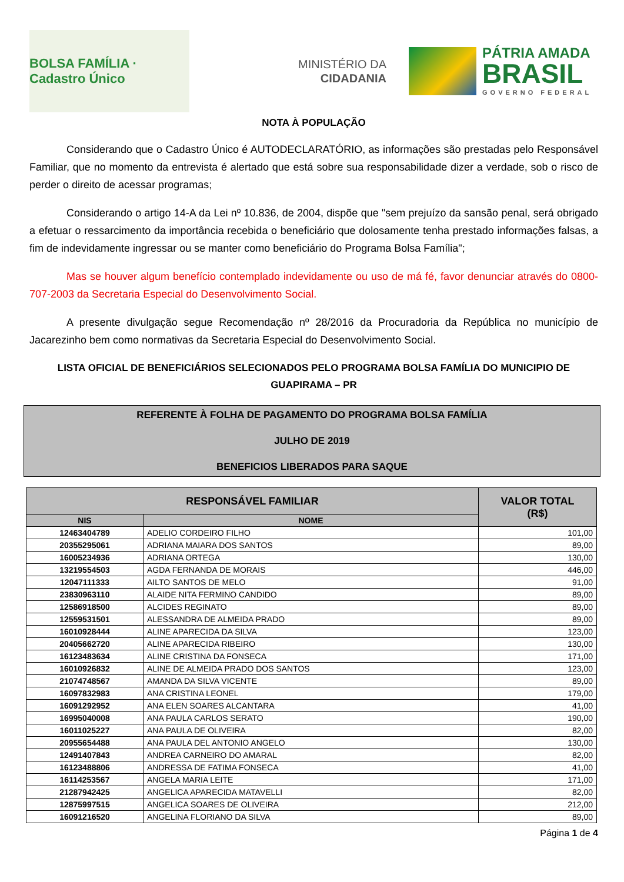BOLSA FAMÍLIA · Cadastro Único
MINISTÉRIO DA
CIDADANIA
PÁTRIA AMADA
BRASIL
GOVERNO FEDERAL
NOTA À POPULAÇÃO
Considerando que o Cadastro Único é AUTODECLARATÓRIO, as informações são prestadas pelo Responsável Familiar, que no momento da entrevista é alertado que está sobre sua responsabilidade dizer a verdade, sob o risco de perder o direito de acessar programas;
Considerando o artigo 14-A da Lei nº 10.836, de 2004, dispõe que "sem prejuízo da sansão penal, será obrigado a efetuar o ressarcimento da importância recebida o beneficiário que dolosamente tenha prestado informações falsas, a fim de indevidamente ingressar ou se manter como beneficiário do Programa Bolsa Família";
Mas se houver algum benefício contemplado indevidamente ou uso de má fé, favor denunciar através do 0800-707-2003 da Secretaria Especial do Desenvolvimento Social.
A presente divulgação segue Recomendação nº 28/2016 da Procuradoria da República no município de Jacarezinho bem como normativas da Secretaria Especial do Desenvolvimento Social.
LISTA OFICIAL DE BENEFICIÁRIOS SELECIONADOS PELO PROGRAMA BOLSA FAMÍLIA DO MUNICIPIO DE GUAPIRAMA – PR
REFERENTE À FOLHA DE PAGAMENTO DO PROGRAMA BOLSA FAMÍLIA
JULHO DE 2019
BENEFICIOS LIBERADOS PARA SAQUE
| RESPONSÁVEL FAMILIAR | | VALOR TOTAL (R$) |
| --- | --- | --- |
| NIS | NOME | |
| 12463404789 | ADELIO CORDEIRO FILHO | 101,00 |
| 20355295061 | ADRIANA MAIARA DOS SANTOS | 89,00 |
| 16005234936 | ADRIANA ORTEGA | 130,00 |
| 13219554503 | AGDA FERNANDA DE MORAIS | 446,00 |
| 12047111333 | AILTO SANTOS DE MELO | 91,00 |
| 23830963110 | ALAIDE NITA FERMINO CANDIDO | 89,00 |
| 12586918500 | ALCIDES REGINATO | 89,00 |
| 12559531501 | ALESSANDRA DE ALMEIDA PRADO | 89,00 |
| 16010928444 | ALINE APARECIDA DA SILVA | 123,00 |
| 20405662720 | ALINE APARECIDA RIBEIRO | 130,00 |
| 16123483634 | ALINE CRISTINA DA FONSECA | 171,00 |
| 16010926832 | ALINE DE ALMEIDA PRADO DOS SANTOS | 123,00 |
| 21074748567 | AMANDA DA SILVA VICENTE | 89,00 |
| 16097832983 | ANA CRISTINA LEONEL | 179,00 |
| 16091292952 | ANA ELEN SOARES ALCANTARA | 41,00 |
| 16995040008 | ANA PAULA CARLOS SERATO | 190,00 |
| 16011025227 | ANA PAULA DE OLIVEIRA | 82,00 |
| 20955654488 | ANA PAULA DEL ANTONIO ANGELO | 130,00 |
| 12491407843 | ANDREA CARNEIRO DO AMARAL | 82,00 |
| 16123488806 | ANDRESSA DE FATIMA FONSECA | 41,00 |
| 16114253567 | ANGELA MARIA LEITE | 171,00 |
| 21287942425 | ANGELICA APARECIDA MATAVELLI | 82,00 |
| 12875997515 | ANGELICA SOARES DE OLIVEIRA | 212,00 |
| 16091216520 | ANGELINA FLORIANO DA SILVA | 89,00 |
Página 1 de 4